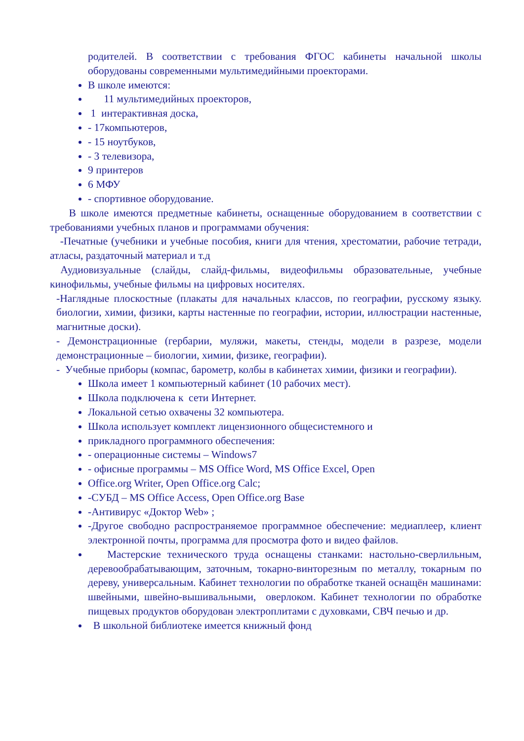родителей. В соответствии с требования ФГОС кабинеты начальной школы оборудованы современными мультимедийными проекторами.
В школе имеются:
11 мультимедийных проекторов,
1 интерактивная доска,
- 17компьютеров,
- 15 ноутбуков,
- 3 телевизора,
9 принтеров
6 МФУ
- спортивное оборудование.
В школе имеются предметные кабинеты, оснащенные оборудованием в соответствии с требованиями учебных планов и программами обучения:
-Печатные (учебники и учебные пособия, книги для чтения, хрестоматии, рабочие тетради, атласы, раздаточный материал и т.д
Аудиовизуальные (слайды, слайд-фильмы, видеофильмы образовательные, учебные кинофильмы, учебные фильмы на цифровых носителях.
-Наглядные плоскостные (плакаты для начальных классов, по географии, русскому языку. биологии, химии, физики, карты настенные по географии, истории, иллюстрации настенные, магнитные доски).
- Демонстрационные (гербарии, муляжи, макеты, стенды, модели в разрезе, модели демонстрационные – биологии, химии, физике, географии).
- Учебные приборы (компас, барометр, колбы в кабинетах химии, физики и географии).
Школа имеет 1 компьютерный кабинет (10 рабочих мест).
Школа подключена к сети Интернет.
Локальной сетью охвачены 32 компьютера.
Школа использует комплект лицензионного общесистемного и
прикладного программного обеспечения:
- операционные системы – Windows7
- офисные программы – MS Office Word, MS Office Excel, Open
Office.org Writer, Open Office.org Calc;
-СУБД – MS Office Access, Open Office.org Base
-Антивирус «Доктор Web» ;
-Другое свободно распространяемое программное обеспечение: медиаплеер, клиент электронной почты, программа для просмотра фото и видео файлов.
Мастерские технического труда оснащены станками: настольно-сверлильным, деревообрабатывающим, заточным, токарно-винторезным по металлу, токарным по дереву, универсальным. Кабинет технологии по обработке тканей оснащён машинами: швейными, швейно-вышивальными, оверлоком. Кабинет технологии по обработке пищевых продуктов оборудован электроплитами с духовками, СВЧ печью и др.
В школьной библиотеке имеется книжный фонд